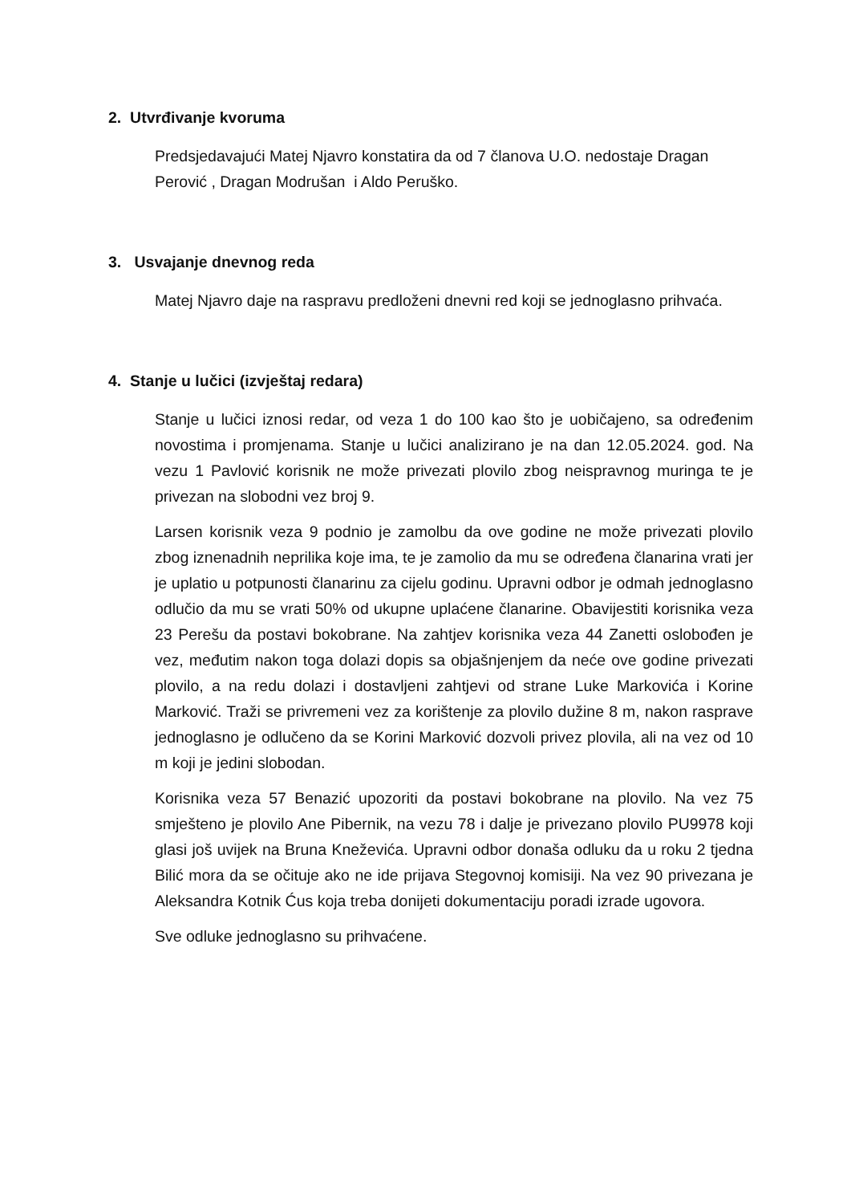2. Utvrđivanje kvoruma
Predsjedavajući Matej Njavro konstatira da od 7 članova U.O. nedostaje Dragan Perović , Dragan Modrušan i Aldo Peruško.
3. Usvajanje dnevnog reda
Matej Njavro daje na raspravu predloženi dnevni red koji se jednoglasno prihvaća.
4. Stanje u lučici (izvještaj redara)
Stanje u lučici iznosi redar, od veza 1 do 100 kao što je uobičajeno, sa određenim novostima i promjenama. Stanje u lučici analizirano je na dan 12.05.2024. god. Na vezu 1 Pavlović korisnik ne može privezati plovilo zbog neispravnog muringa te je privezan na slobodni vez broj 9.
Larsen korisnik veza 9 podnio je zamolbu da ove godine ne može privezati plovilo zbog iznenadnih neprilika koje ima, te je zamolio da mu se određena članarina vrati jer je uplatio u potpunosti članarinu za cijelu godinu. Upravni odbor je odmah jednoglasno odlučio da mu se vrati 50% od ukupne uplaćene članarine. Obavijestiti korisnika veza 23 Perešu da postavi bokobrane. Na zahtjev korisnika veza 44 Zanetti oslobođen je vez, međutim nakon toga dolazi dopis sa objašnjenjem da neće ove godine privezati plovilo, a na redu dolazi i dostavljeni zahtjevi od strane Luke Markovića i Korine Marković. Traži se privremeni vez za korištenje za plovilo dužine 8 m, nakon rasprave jednoglasno je odlučeno da se Korini Marković dozvoli privez plovila, ali na vez od 10 m koji je jedini slobodan.
Korisnika veza 57 Benazić upozoriti da postavi bokobrane na plovilo. Na vez 75 smješteno je plovilo Ane Pibernik, na vezu 78 i dalje je privezano plovilo PU9978 koji glasi još uvijek na Bruna Kneževića. Upravni odbor donaša odluku da u roku 2 tjedna Bilić mora da se očituje ako ne ide prijava Stegovnoj komisiji. Na vez 90 privezana je Aleksandra Kotnik Ćus koja treba donijeti dokumentaciju poradi izrade ugovora.
Sve odluke jednoglasno su prihvaćene.